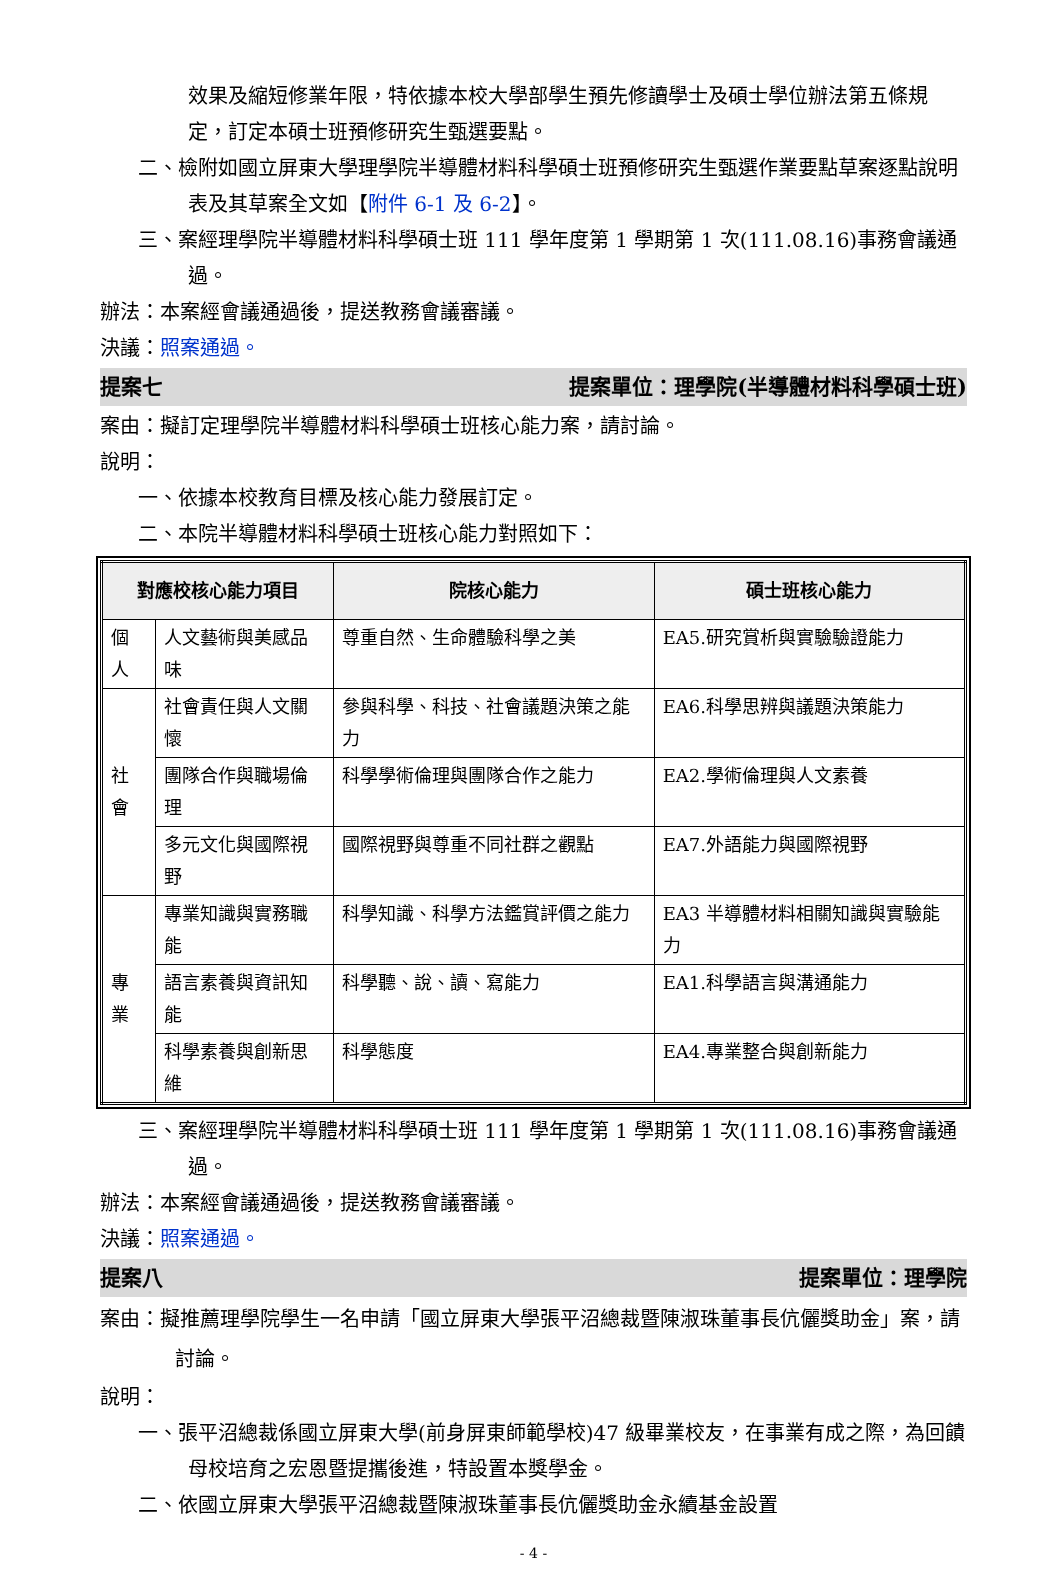效果及縮短修業年限，特依據本校大學部學生預先修讀學士及碩士學位辦法第五條規定，訂定本碩士班預修研究生甄選要點。
二、檢附如國立屏東大學理學院半導體材料科學碩士班預修研究生甄選作業要點草案逐點說明表及其草案全文如【附件 6-1 及 6-2】。
三、案經理學院半導體材料科學碩士班 111 學年度第 1 學期第 1 次(111.08.16)事務會議通過。
辦法：本案經會議通過後，提送教務會議審議。
決議：照案通過。
提案七 提案單位：理學院(半導體材料科學碩士班)
案由：擬訂定理學院半導體材料科學碩士班核心能力案，請討論。
說明：
一、依據本校教育目標及核心能力發展訂定。
二、本院半導體材料科學碩士班核心能力對照如下：
| 對應校核心能力項目 | | 院核心能力 | 碩士班核心能力 |
| --- | --- | --- | --- |
| 個人 | 人文藝術與美感品味 | 尊重自然、生命體驗科學之美 | EA5.研究賞析與實驗驗證能力 |
| 社會 | 社會責任與人文關懷 | 參與科學、科技、社會議題決策之能力 | EA6.科學思辨與議題決策能力 |
| | 團隊合作與職場倫理 | 科學學術倫理與團隊合作之能力 | EA2.學術倫理與人文素養 |
| | 多元文化與國際視野 | 國際視野與尊重不同社群之觀點 | EA7.外語能力與國際視野 |
| 專業 | 專業知識與實務職能 | 科學知識、科學方法鑑賞評價之能力 | EA3 半導體材料相關知識與實驗能力 |
| | 語言素養與資訊知能 | 科學聽、說、讀、寫能力 | EA1.科學語言與溝通能力 |
| | 科學素養與創新思維 | 科學態度 | EA4.專業整合與創新能力 |
三、案經理學院半導體材料科學碩士班 111 學年度第 1 學期第 1 次(111.08.16)事務會議通過。
辦法：本案經會議通過後，提送教務會議審議。
決議：照案通過。
提案八 提案單位：理學院
案由：擬推薦理學院學生一名申請「國立屏東大學張平沼總裁暨陳淑珠董事長伉儷獎助金」案，請討論。
說明：
一、張平沼總裁係國立屏東大學(前身屏東師範學校)47 級畢業校友，在事業有成之際，為回饋母校培育之宏恩暨提攜後進，特設置本獎學金。
二、依國立屏東大學張平沼總裁暨陳淑珠董事長伉儷獎助金永續基金設置
- 4 -